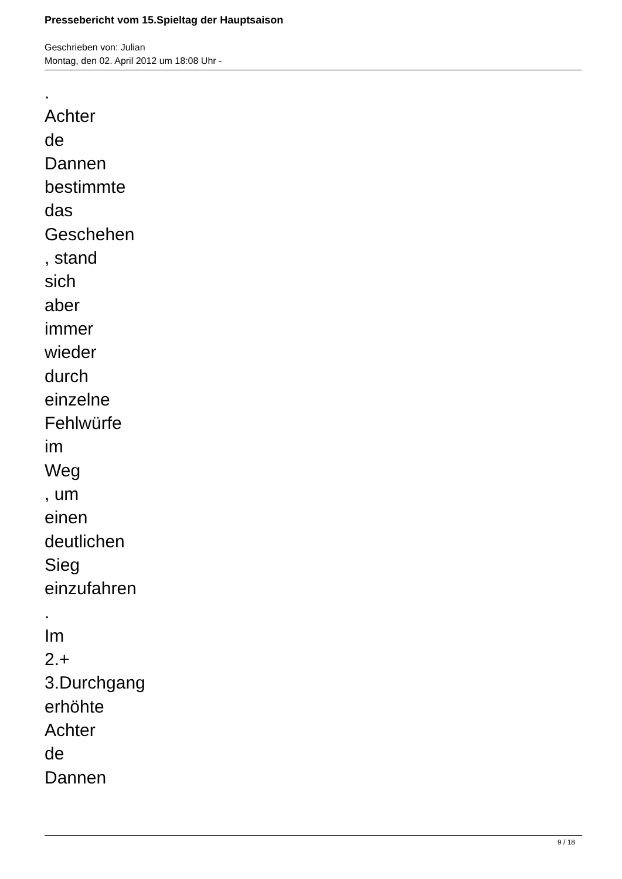Pressebericht vom 15.Spieltag der Hauptsaison
Geschrieben von: Julian
Montag, den 02. April 2012 um 18:08 Uhr -
.
Achter
de
Dannen
bestimmte
das
Geschehen
, stand
sich
aber
immer
wieder
durch
einzelne
Fehlwürfe
im
Weg
, um
einen
deutlichen
Sieg
einzufahren
.
Im
2.+
3.Durchgang
erhöhte
Achter
de
Dannen
9 / 18